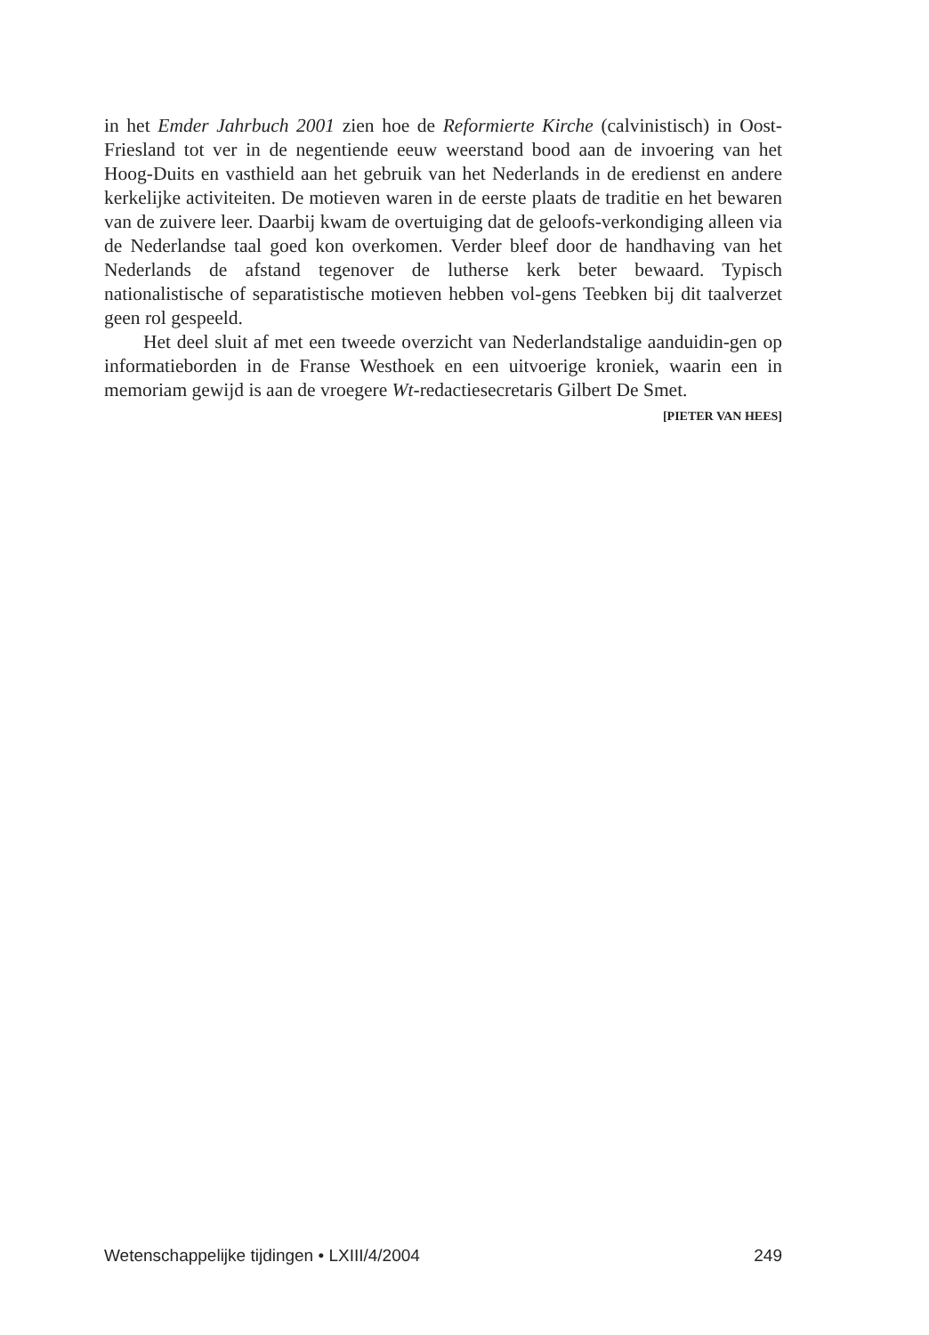in het Emder Jahrbuch 2001 zien hoe de Reformierte Kirche (calvinistisch) in Oost-Friesland tot ver in de negentiende eeuw weerstand bood aan de invoering van het Hoog-Duits en vasthield aan het gebruik van het Nederlands in de eredienst en andere kerkelijke activiteiten. De motieven waren in de eerste plaats de traditie en het bewaren van de zuivere leer. Daarbij kwam de overtuiging dat de geloofs-verkondiging alleen via de Nederlandse taal goed kon overkomen. Verder bleef door de handhaving van het Nederlands de afstand tegenover de lutherse kerk beter bewaard. Typisch nationalistische of separatistische motieven hebben vol-gens Teebken bij dit taalverzet geen rol gespeeld.
Het deel sluit af met een tweede overzicht van Nederlandstalige aanduidin-gen op informatieborden in de Franse Westhoek en een uitvoerige kroniek, waarin een in memoriam gewijd is aan de vroegere Wt-redactiesecretaris Gilbert De Smet.
[PIETER VAN HEES]
Wetenschappelijke tijdingen • LXIII/4/2004 249